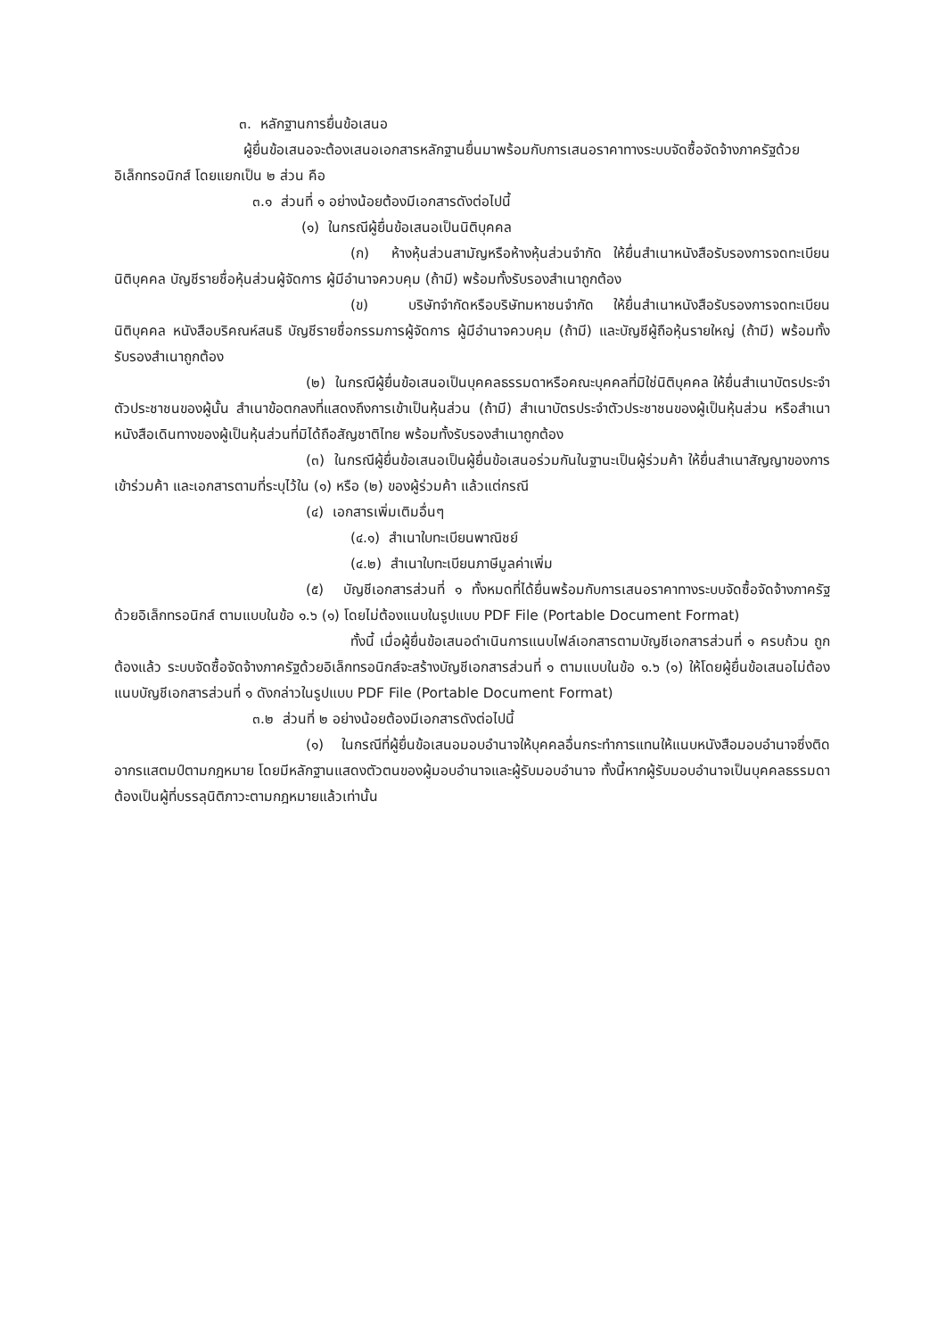๓. หลักฐานการยื่นข้อเสนอ
ผู้ยื่นข้อเสนอจะต้องเสนอเอกสารหลักฐานยื่นมาพร้อมกับการเสนอราคาทางระบบจัดซื้อจัดจ้างภาครัฐด้วยอิเล็กทรอนิกส์ โดยแยกเป็น ๒ ส่วน คือ
๓.๑ ส่วนที่ ๑ อย่างน้อยต้องมีเอกสารดังต่อไปนี้
(๑) ในกรณีผู้ยื่นข้อเสนอเป็นนิติบุคคล
(ก) ห้างหุ้นส่วนสามัญหรือห้างหุ้นส่วนจำกัด ให้ยื่นสำเนาหนังสือรับรองการจดทะเบียนนิติบุคคล บัญชีรายชื่อหุ้นส่วนผู้จัดการ ผู้มีอำนาจควบคุม (ถ้ามี) พร้อมทั้งรับรองสำเนาถูกต้อง
(ข) บริษัทจำกัดหรือบริษัทมหาชนจำกัด ให้ยื่นสำเนาหนังสือรับรองการจดทะเบียนนิติบุคคล หนังสือบริคณห์สนธิ บัญชีรายชื่อกรรมการผู้จัดการ ผู้มีอำนาจควบคุม (ถ้ามี) และบัญชีผู้ถือหุ้นรายใหญ่ (ถ้ามี) พร้อมทั้งรับรองสำเนาถูกต้อง
(๒) ในกรณีผู้ยื่นข้อเสนอเป็นบุคคลธรรมดาหรือคณะบุคคลที่มิใช่นิติบุคคล ให้ยื่นสำเนาบัตรประจำตัวประชาชนของผู้นั้น สำเนาข้อตกลงที่แสดงถึงการเข้าเป็นหุ้นส่วน (ถ้ามี) สำเนาบัตรประจำตัวประชาชนของผู้เป็นหุ้นส่วน หรือสำเนาหนังสือเดินทางของผู้เป็นหุ้นส่วนที่มิได้ถือสัญชาติไทย พร้อมทั้งรับรองสำเนาถูกต้อง
(๓) ในกรณีผู้ยื่นข้อเสนอเป็นผู้ยื่นข้อเสนอร่วมกันในฐานะเป็นผู้ร่วมค้า ให้ยื่นสำเนาสัญญาของการเข้าร่วมค้า และเอกสารตามที่ระบุไว้ใน (๑) หรือ (๒) ของผู้ร่วมค้า แล้วแต่กรณี
(๔) เอกสารเพิ่มเติมอื่นๆ
(๔.๑) สำเนาใบทะเบียนพาณิชย์
(๔.๒) สำเนาใบทะเบียนภาษีมูลค่าเพิ่ม
(๕) บัญชีเอกสารส่วนที่ ๑ ทั้งหมดที่ได้ยื่นพร้อมกับการเสนอราคาทางระบบจัดซื้อจัดจ้างภาครัฐด้วยอิเล็กทรอนิกส์ ตามแบบในข้อ ๑.๖ (๑) โดยไม่ต้องแนบในรูปแบบ PDF File (Portable Document Format)
ทั้งนี้ เมื่อผู้ยื่นข้อเสนอดำเนินการแนบไฟล์เอกสารตามบัญชีเอกสารส่วนที่ ๑ ครบถ้วน ถูกต้องแล้ว ระบบจัดซื้อจัดจ้างภาครัฐด้วยอิเล็กทรอนิกส์จะสร้างบัญชีเอกสารส่วนที่ ๑ ตามแบบในข้อ ๑.๖ (๑) ให้โดยผู้ยื่นข้อเสนอไม่ต้องแนบบัญชีเอกสารส่วนที่ ๑ ดังกล่าวในรูปแบบ PDF File (Portable Document Format)
๓.๒ ส่วนที่ ๒ อย่างน้อยต้องมีเอกสารดังต่อไปนี้
(๑) ในกรณีที่ผู้ยื่นข้อเสนอมอบอำนาจให้บุคคลอื่นกระทำการแทนให้แนบหนังสือมอบอำนาจซึ่งติดอากรแสตมป์ตามกฎหมาย โดยมีหลักฐานแสดงตัวตนของผู้มอบอำนาจและผู้รับมอบอำนาจ ทั้งนี้หากผู้รับมอบอำนาจเป็นบุคคลธรรมดาต้องเป็นผู้ที่บรรลุนิติภาวะตามกฎหมายแล้วเท่านั้น